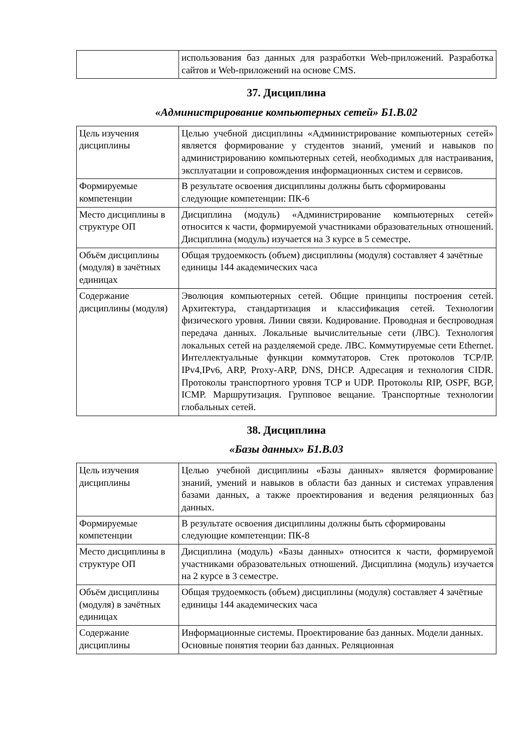| | использования баз данных для разработки Web-приложений. Разработка сайтов и Web-приложений на основе CMS. |
37. Дисциплина
«Администрирование компьютерных сетей» Б1.В.02
| Цель изучения дисциплины | Целью учебной дисциплины «Администрирование компьютерных сетей» является формирование у студентов знаний, умений и навыков по администрированию компьютерных сетей, необходимых для настраивания, эксплуатации и сопровождения информационных систем и сервисов. |
| Формируемые компетенции | В результате освоения дисциплины должны быть сформированы следующие компетенции: ПК-6 |
| Место дисциплины в структуре ОП | Дисциплина (модуль) «Администрирование компьютерных сетей» относится к части, формируемой участниками образовательных отношений. Дисциплина (модуль) изучается на 3 курсе в 5 семестре. |
| Объём дисциплины (модуля) в зачётных единицах | Общая трудоемкость (объем) дисциплины (модуля) составляет 4 зачётные единицы 144 академических часа |
| Содержание дисциплины (модуля) | Эволюция компьютерных сетей. Общие принципы построения сетей. Архитектура, стандартизация и классификация сетей. Технологии физического уровня. Линии связи. Кодирование. Проводная и беспроводная передача данных. Локальные вычислительные сети (ЛВС). Технология локальных сетей на разделяемой среде. ЛВС. Коммутируемые сети Ethernet. Интеллектуальные функции коммутаторов. Стек протоколов TCP/IP. IPv4,IPv6, ARP, Proxy-ARP, DNS, DHCP. Адресация и технология CIDR. Протоколы транспортного уровня TCP и UDP. Протоколы RIP, OSPF, BGP, ICMP. Маршрутизация. Групповое вещание. Транспортные технологии глобальных сетей. |
38. Дисциплина
«Базы данных» Б1.В.03
| Цель изучения дисциплины | Целью учебной дисциплины «Базы данных» является формирование знаний, умений и навыков в области баз данных и системах управления базами данных, а также проектирования и ведения реляционных баз данных. |
| Формируемые компетенции | В результате освоения дисциплины должны быть сформированы следующие компетенции: ПК-8 |
| Место дисциплины в структуре ОП | Дисциплина (модуль) «Базы данных» относится к части, формируемой участниками образовательных отношений. Дисциплина (модуль) изучается на 2 курсе в 3 семестре. |
| Объём дисциплины (модуля) в зачётных единицах | Общая трудоемкость (объем) дисциплины (модуля) составляет 4 зачётные единицы 144 академических часа |
| Содержание дисциплины | Информационные системы. Проектирование баз данных. Модели данных. Основные понятия теории баз данных. Реляционная |